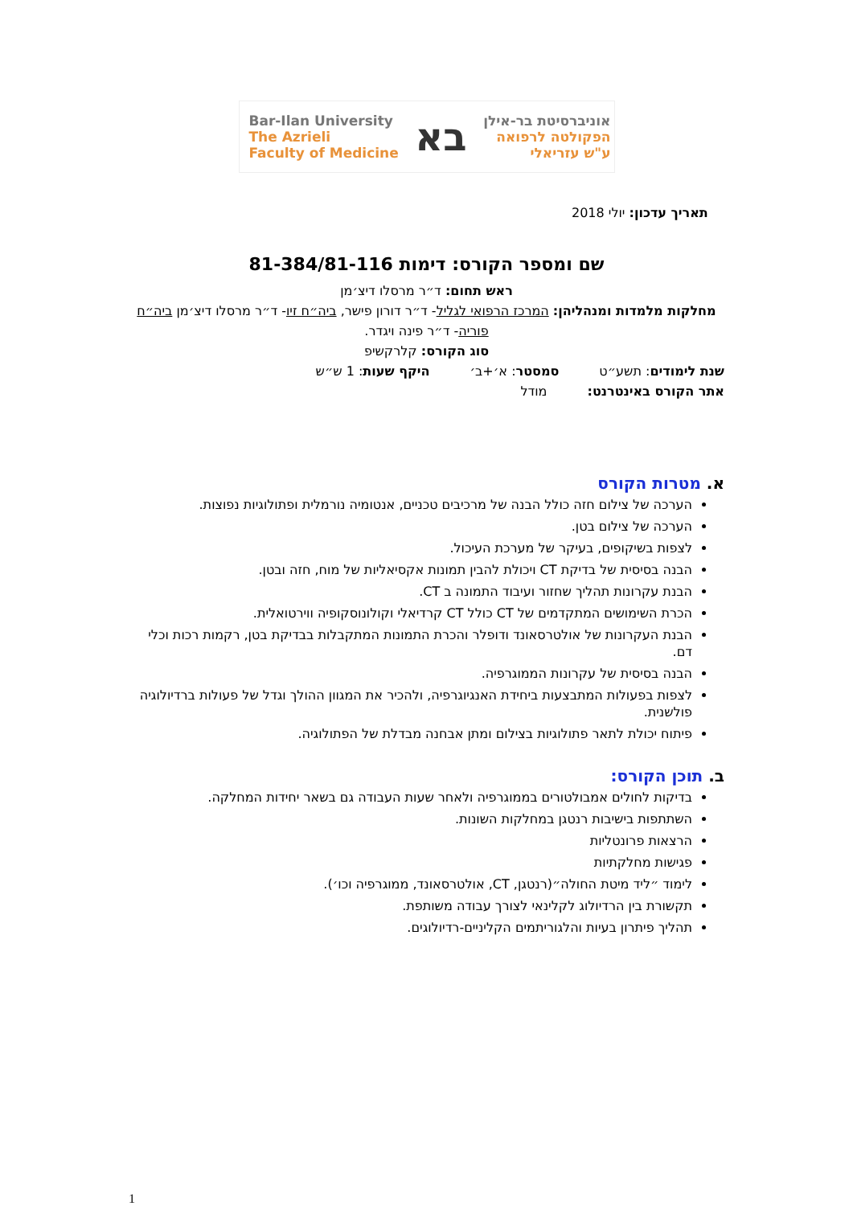Bar-Ilan University
The Azrieli
Faculty of Medicine
בא
אוניברסיטת בר-אילן
הפקולטה לרפואה
ע"ש עזריאלי
תאריך עדכון: יולי 2018
שם ומספר הקורס: דימות 81-384/81-116
ראש תחום: ד״ר מרסלו דיצ׳מן
מחלקות מלמדות ומנהליהן: המרכז הרפואי לגליל- ד״ר דורון פישר, ביה״ח זיו- ד״ר מרסלו דיצ׳מן ביה״ח פוריה- ד״ר פינה ויגדר.
סוג הקורס: קלרקשיפ
שנת לימודים: תשע״ט סמסטר: א׳+ב׳ היקף שעות: 1 ש״ש
אתר הקורס באינטרנט: מודל
א. מטרות הקורס
הערכה של צילום חזה כולל הבנה של מרכיבים טכניים, אנטומיה נורמלית ופתולוגיות נפוצות.
הערכה של צילום בטן.
לצפות בשיקופים, בעיקר של מערכת העיכול.
הבנה בסיסית של בדיקת CT ויכולת להבין תמונות אקסיאליות של מוח, חזה ובטן.
הבנת עקרונות תהליך שחזור ועיבוד התמונה ב CT.
הכרת השימושים המתקדמים של CT כולל CT קרדיאלי וקולונוסקופיה ווירטואלית.
הבנת העקרונות של אולטרסאונד ודופלר והכרת התמונות המתקבלות בבדיקת בטן, רקמות רכות וכלי דם.
הבנה בסיסית של עקרונות הממוגרפיה.
לצפות בפעולות המתבצעות ביחידת האנגיוגרפיה, ולהכיר את המגוון ההולך וגדל של פעולות ברדיולוגיה פולשנית.
פיתוח יכולת לתאר פתולוגיות בצילום ומתן אבחנה מבדלת של הפתולוגיה.
ב. תוכן הקורס:
בדיקות לחולים אמבולטורים בממוגרפיה ולאחר שעות העבודה גם בשאר יחידות המחלקה.
השתתפות בישיבות רנטגן במחלקות השונות.
הרצאות פרונטליות
פגישות מחלקתיות
לימוד ״ליד מיטת החולה״(רנטגן, CT, אולטרסאונד, ממוגרפיה וכו׳).
תקשורת בין הרדיולוג לקלינאי לצורך עבודה משותפת.
תהליך פיתרון בעיות והלגוריתמים הקליניים-רדיולוגים.
1